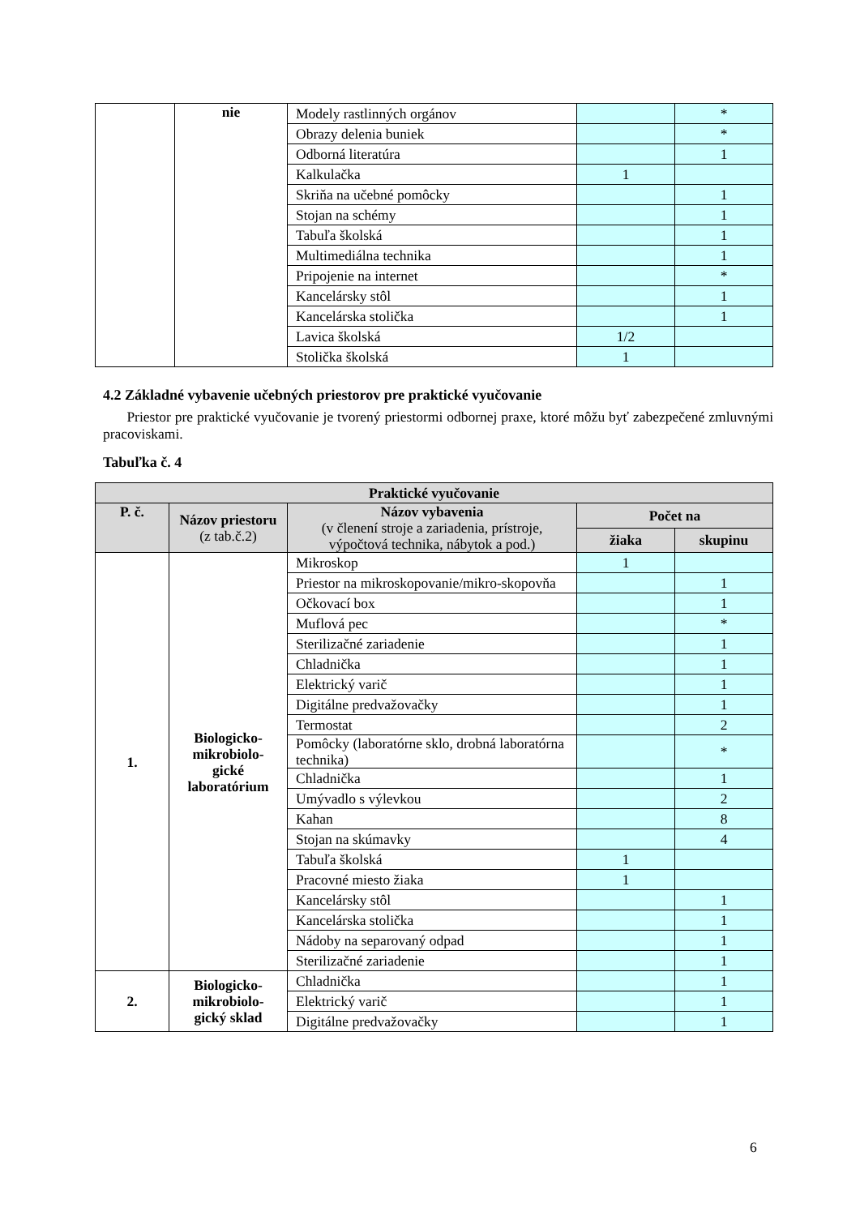| | nie | Modely rastlinných orgánov | | * |
| | | Obrazy delenia buniek | | * |
| | | Odborná literatúra | | 1 |
| | | Kalkulačka | 1 | |
| | | Skriňa na učebné pomôcky | | 1 |
| | | Stojan na schémy | | 1 |
| | | Tabuľa školská | | 1 |
| | | Multimediálna technika | | 1 |
| | | Pripojenie na internet | | * |
| | | Kancelársky stôl | | 1 |
| | | Kancelárska stolička | | 1 |
| | | Lavica školská | 1/2 | |
| | | Stolička školská | 1 | |
4.2 Základné vybavenie učebných priestorov pre praktické vyučovanie
Priestor pre praktické vyučovanie je tvorený priestormi odbornej praxe, ktoré môžu byť zabezpečené zmluvnými pracoviskami.
Tabuľka č. 4
| Praktické vyučovanie | | | | |
| --- | --- | --- | --- | --- |
| P. č. | Názov priestoru (z tab.č.2) | Názov vybavenia (v členení stroje a zariadenia, prístroje, výpočtová technika, nábytok a pod.) | Počet na | |
| | | | žiaka | skupinu |
| 1. | Biologicko-mikrobiolo-gické laboratórium | Mikroskop | 1 | |
| | | Priestor na mikroskopovanie/mikro-skopovňa | | 1 |
| | | Očkovací box | | 1 |
| | | Muflová pec | | * |
| | | Sterilizačné zariadenie | | 1 |
| | | Chladnička | | 1 |
| | | Elektrický varič | | 1 |
| | | Digitálne predvažovačky | | 1 |
| | | Termostat | | 2 |
| | | Pomôcky (laboratórne sklo, drobná laboratórna technika) | | * |
| | | Chladnička | | 1 |
| | | Umývadlo s výlevkou | | 2 |
| | | Kahan | | 8 |
| | | Stojan na skúmavky | | 4 |
| | | Tabuľa školská | 1 | |
| | | Pracovné miesto žiaka | 1 | |
| | | Kancelársky stôl | | 1 |
| | | Kancelárska stolička | | 1 |
| | | Nádoby na separovaný odpad | | 1 |
| | | Sterilizačné zariadenie | | 1 |
| 2. | Biologicko-mikrobiolo-gický sklad | Chladnička | | 1 |
| | | Elektrický varič | | 1 |
| | | Digitálne predvažovačky | | 1 |
6